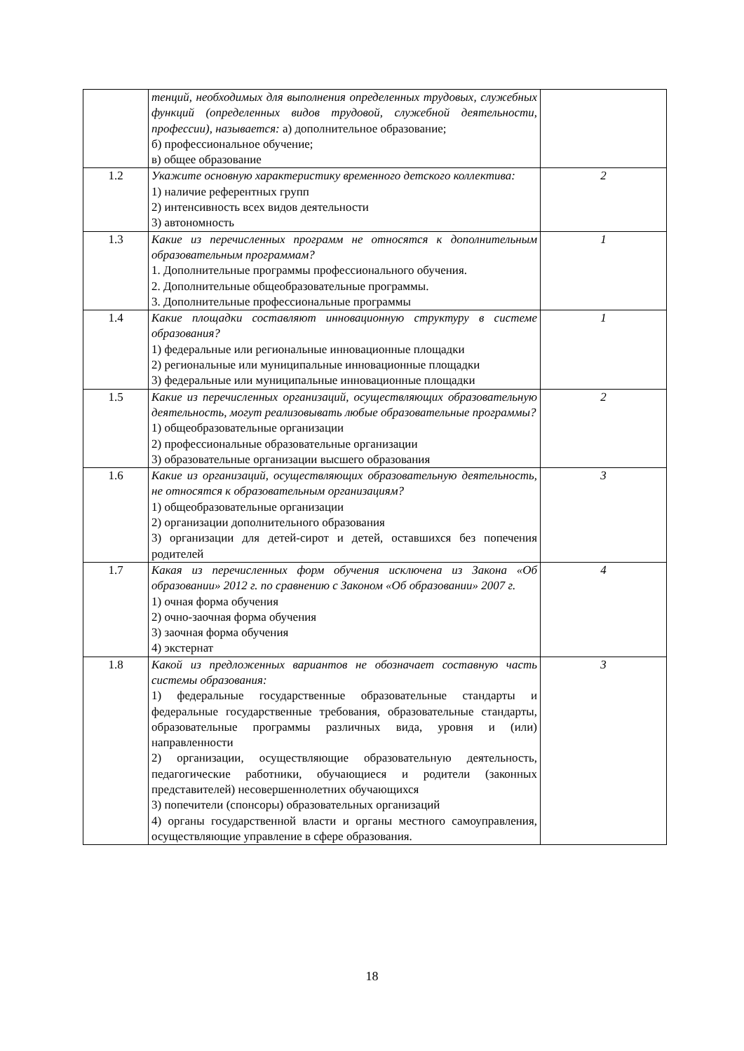| | тенций, необходимых для выполнения определенных трудовых, служебных функций (определенных видов трудовой, служебной деятельности, профессии), называется: а) дополнительное образование; б) профессиональное обучение; в) общее образование | |
| 1.2 | Укажите основную характеристику временного детского коллектива: 1) наличие референтных групп 2) интенсивность всех видов деятельности 3) автономность | 2 |
| 1.3 | Какие из перечисленных программ не относятся к дополнительным образовательным программам? 1. Дополнительные программы профессионального обучения. 2. Дополнительные общеобразовательные программы. 3. Дополнительные профессиональные программы | 1 |
| 1.4 | Какие площадки составляют инновационную структуру в системе образования? 1) федеральные или региональные инновационные площадки 2) региональные или муниципальные инновационные площадки 3) федеральные или муниципальные инновационные площадки | 1 |
| 1.5 | Какие из перечисленных организаций, осуществляющих образовательную деятельность, могут реализовывать любые образовательные программы? 1) общеобразовательные организации 2) профессиональные образовательные организации 3) образовательные организации высшего образования | 2 |
| 1.6 | Какие из организаций, осуществляющих образовательную деятельность, не относятся к образовательным организациям? 1) общеобразовательные организации 2) организации дополнительного образования 3) организации для детей-сирот и детей, оставшихся без попечения родителей | 3 |
| 1.7 | Какая из перечисленных форм обучения исключена из Закона «Об образовании» 2012 г. по сравнению с Законом «Об образовании» 2007 г. 1) очная форма обучения 2) очно-заочная форма обучения 3) заочная форма обучения 4) экстернат | 4 |
| 1.8 | Какой из предложенных вариантов не обозначает составную часть системы образования: 1) федеральные государственные образовательные стандарты и федеральные государственные требования, образовательные стандарты, образовательные программы различных вида, уровня и (или) направленности 2) организации, осуществляющие образовательную деятельность, педагогические работники, обучающиеся и родители (законных представителей) несовершеннолетних обучающихся 3) попечители (спонсоры) образовательных организаций 4) органы государственной власти и органы местного самоуправления, осуществляющие управление в сфере образования. | 3 |
18